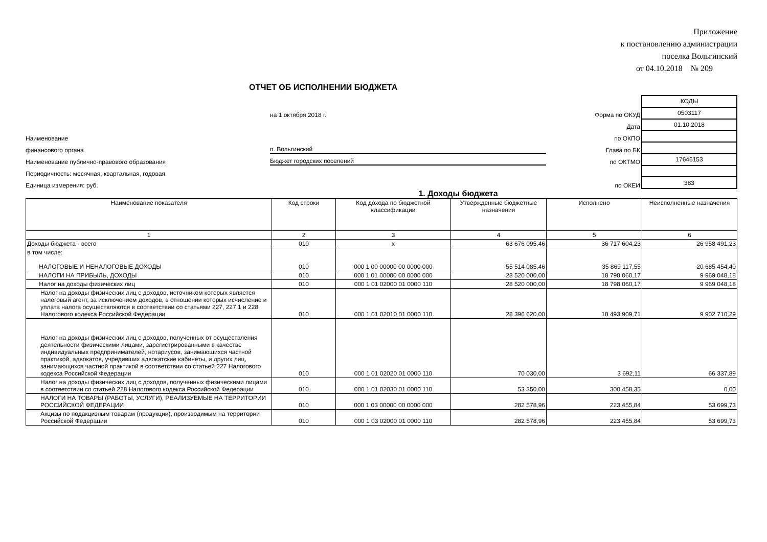Приложение
к постановлению администрации
поселка Вольгинский
от 04.10.2018 № 209
ОТЧЕТ ОБ ИСПОЛНЕНИИ БЮДЖЕТА
на 1 октября 2018 г.
Форма по ОКУД
Дата
Наименование
по ОКПО
финансового органа
п. Вольгинский
Глава по БК
Наименование публично-правового образования
Бюджет городских поселений
по ОКТМО
Периодичность: месячная, квартальная, годовая
Единица измерения: руб.
по ОКЕИ
| КОДЫ |
| 0503117 |
| 01.10.2018 |
| 17646153 |
| 383 |
1. Доходы бюджета
| Наименование показателя | Код строки | Код дохода по бюджетной классификации | Утвержденные бюджетные назначения | Исполнено | Неисполненные назначения |
| --- | --- | --- | --- | --- | --- |
| 1 | 2 | 3 | 4 | 5 | 6 |
| Доходы бюджета - всего | 010 | x | 63 676 095,46 | 36 717 604,23 | 26 958 491,23 |
| в том числе: НАЛОГОВЫЕ И НЕНАЛОГОВЫЕ ДОХОДЫ | 010 | 000 1 00 00000 00 0000 000 | 55 514 085,46 | 35 869 117,55 | 20 685 454,40 |
| НАЛОГИ НА ПРИБЫЛЬ, ДОХОДЫ | 010 | 000 1 01 00000 00 0000 000 | 28 520 000,00 | 18 798 060,17 | 9 969 048,18 |
| Налог на доходы физических лиц | 010 | 000 1 01 02000 01 0000 110 | 28 520 000,00 | 18 798 060,17 | 9 969 048,18 |
| Налог на доходы физических лиц с доходов, источником которых является налоговый агент, за исключением доходов, в отношении которых исчисление и уплата налога осуществляются в соответствии со статьями 227, 227.1 и 228 Налогового кодекса Российской Федерации | 010 | 000 1 01 02010 01 0000 110 | 28 396 620,00 | 18 493 909,71 | 9 902 710,29 |
| Налог на доходы физических лиц с доходов, полученных от осуществления деятельности физическими лицами, зарегистрированными в качестве индивидуальных предпринимателей, нотариусов, занимающихся частной практикой, адвокатов, учредивших адвокатские кабинеты, и других лиц, занимающихся частной практикой в соответствии со статьей 227 Налогового кодекса Российской Федерации | 010 | 000 1 01 02020 01 0000 110 | 70 030,00 | 3 692,11 | 66 337,89 |
| Налог на доходы физических лиц с доходов, полученных физическими лицами в соответствии со статьей 228 Налогового кодекса Российской Федерации | 010 | 000 1 01 02030 01 0000 110 | 53 350,00 | 300 458,35 | 0,00 |
| НАЛОГИ НА ТОВАРЫ (РАБОТЫ, УСЛУГИ), РЕАЛИЗУЕМЫЕ НА ТЕРРИТОРИИ РОССИЙСКОЙ ФЕДЕРАЦИИ | 010 | 000 1 03 00000 00 0000 000 | 282 578,96 | 223 455,84 | 53 699,73 |
| Акцизы по подакцизным товарам (продукции), производимым на территории Российской Федерации | 010 | 000 1 03 02000 01 0000 110 | 282 578,96 | 223 455,84 | 53 699,73 |